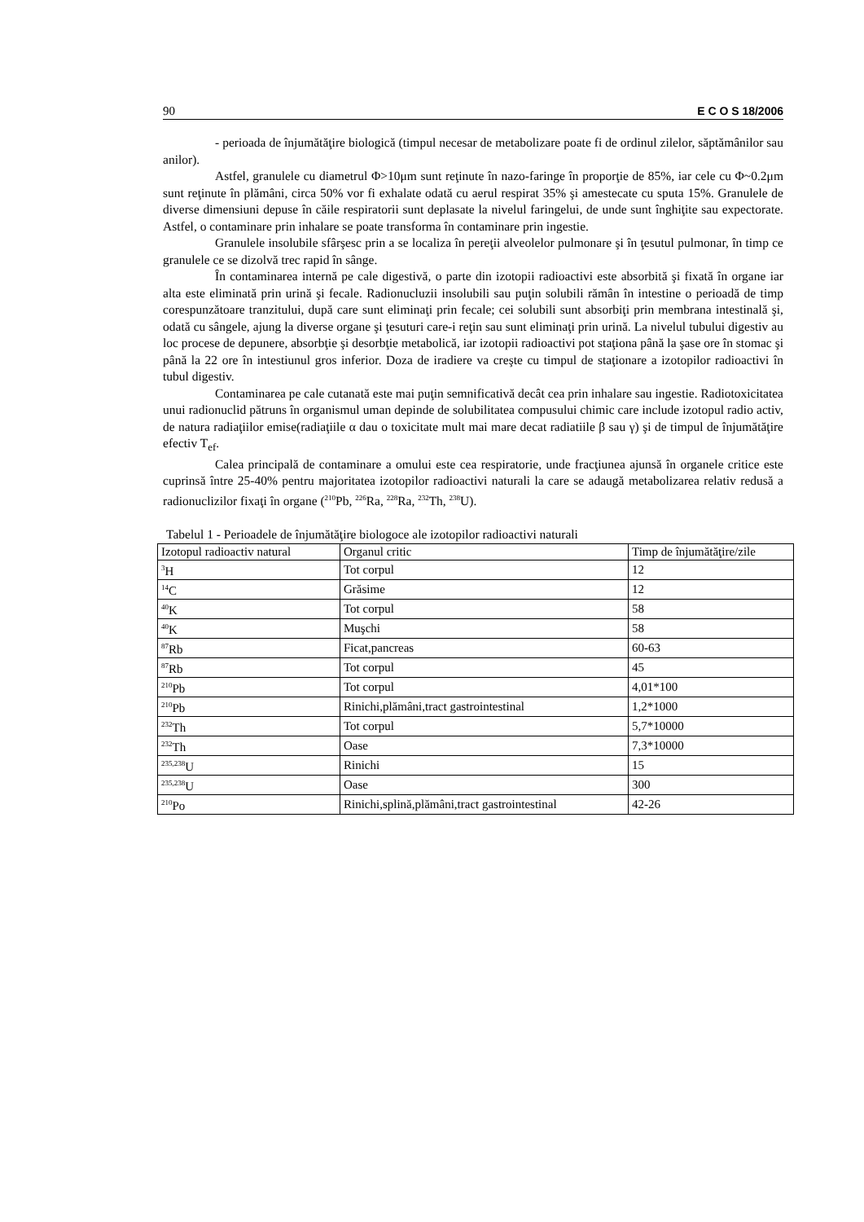90 E C O S 18/2006
- perioada de înjumătăţire biologică (timpul necesar de metabolizare poate fi de ordinul zilelor, săptămânilor sau anilor).
Astfel, granulele cu diametrul Φ>10μm sunt reţinute în nazo-faringe în proporţie de 85%, iar cele cu Φ~0.2μm sunt reţinute în plămâni, circa 50% vor fi exhalate odată cu aerul respirat 35% şi amestecate cu sputa 15%. Granulele de diverse dimensiuni depuse în căile respiratorii sunt deplasate la nivelul faringelui, de unde sunt înghiţite sau expectorate. Astfel, o contaminare prin inhalare se poate transforma în contaminare prin ingestie.
Granulele insolubile sfârşesc prin a se localiza în pereţii alveolelor pulmonare şi în ţesutul pulmonar, în timp ce granulele ce se dizolvă trec rapid în sânge.
În contaminarea internă pe cale digestivă, o parte din izotopii radioactivi este absorbită şi fixată în organe iar alta este eliminată prin urină şi fecale. Radionucluzii insolubili sau puţin solubili rămân în intestine o perioadă de timp corespunzătoare tranzitului, după care sunt eliminaţi prin fecale; cei solubili sunt absorbiţi prin membrana intestinală şi, odată cu sângele, ajung la diverse organe şi ţesuturi care-i reţin sau sunt eliminaţi prin urină. La nivelul tubului digestiv au loc procese de depunere, absorbţie şi desorbţie metabolică, iar izotopii radioactivi pot staţiona până la şase ore în stomac şi până la 22 ore în intestiunul gros inferior. Doza de iradiere va creşte cu timpul de staţionare a izotopilor radioactivi în tubul digestiv.
Contaminarea pe cale cutanată este mai puţin semnificativă decât cea prin inhalare sau ingestie. Radiotoxicitatea unui radionuclid pătruns în organismul uman depinde de solubilitatea compusului chimic care include izotopul radio activ, de natura radiaţiilor emise(radiaţiile α dau o toxicitate mult mai mare decat radiatiile β sau γ) şi de timpul de înjumătăţire efectiv T<sub>ef</sub>.
Calea principală de contaminare a omului este cea respiratorie, unde fracţiunea ajunsă în organele critice este cuprinsă între 25-40% pentru majoritatea izotopilor radioactivi naturali la care se adaugă metabolizarea relativ redusă a radionuclizilor fixaţi în organe (<sup>210</sup>Pb, <sup>226</sup>Ra, <sup>228</sup>Ra, <sup>232</sup>Th, <sup>238</sup>U).
Tabelul 1 - Perioadele de înjumătăţire biologoce ale izotopilor radioactivi naturali
| Izotopul radioactiv natural | Organul critic | Timp de înjumătăţire/zile |
| <sup>3</sup>H | Tot corpul | 12 |
| <sup>14</sup>C | Grăsime | 12 |
| <sup>40</sup>K | Tot corpul | 58 |
| <sup>40</sup>K | Muşchi | 58 |
| <sup>87</sup>Rb | Ficat,pancreas | 60-63 |
| <sup>87</sup>Rb | Tot corpul | 45 |
| <sup>210</sup>Pb | Tot corpul | 4,01*100 |
| <sup>210</sup>Pb | Rinichi,plămâni,tract gastrointestinal | 1,2*1000 |
| <sup>232</sup>Th | Tot corpul | 5,7*10000 |
| <sup>232</sup>Th | Oase | 7,3*10000 |
| <sup>235,238</sup>U | Rinichi | 15 |
| <sup>235,238</sup>U | Oase | 300 |
| <sup>210</sup>Po | Rinichi,splină,plămâni,tract gastrointestinal | 42-26 |